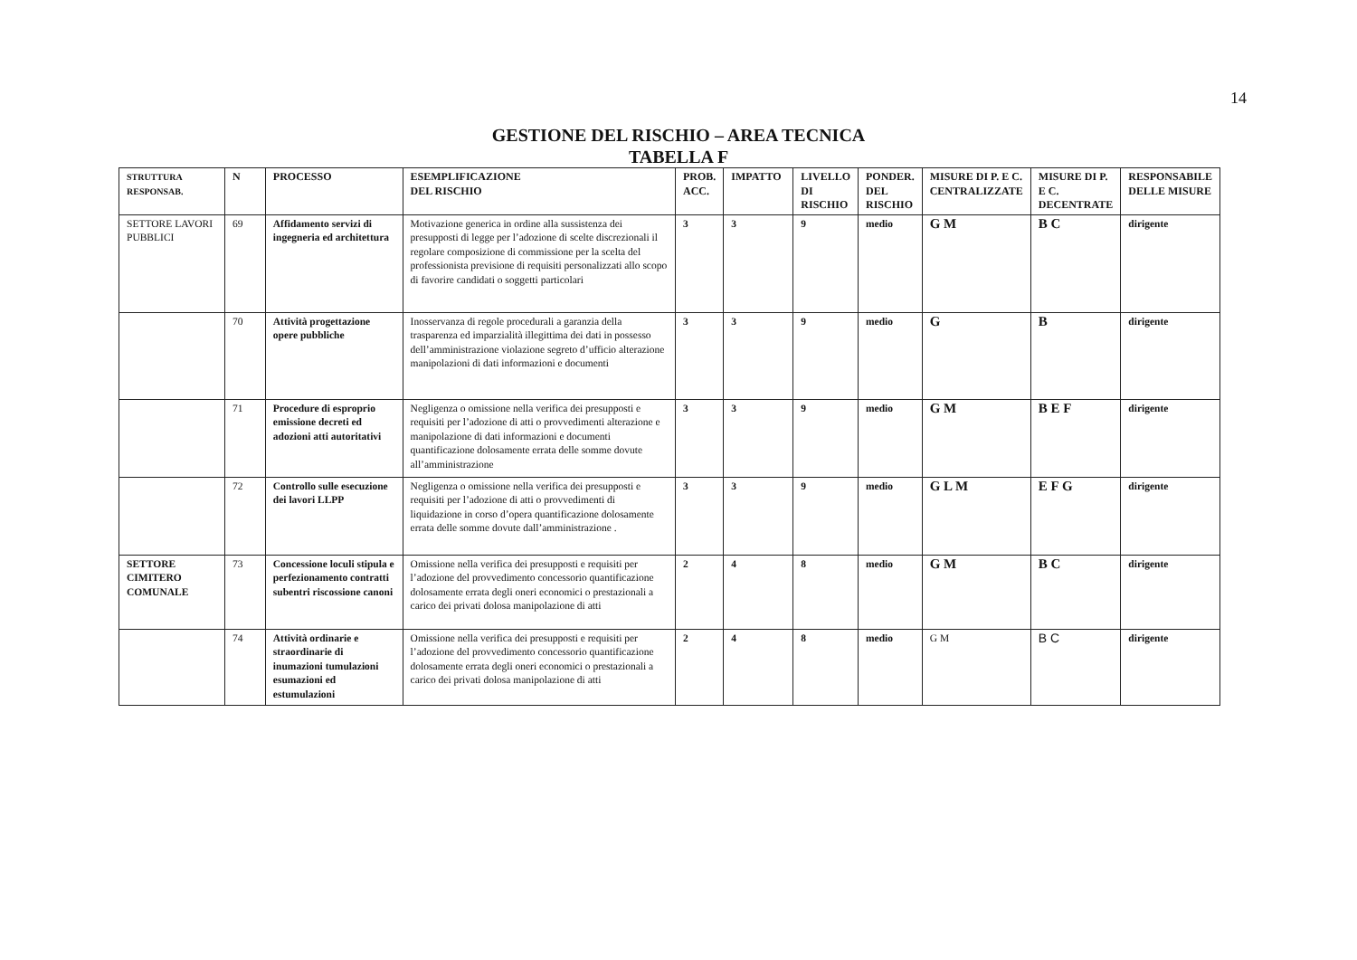14
GESTIONE DEL RISCHIO – AREA TECNICA
TABELLA F
| STRUTTURA RESPONSAB. | N | PROCESSO | ESEMPLIFICAZIONE DEL RISCHIO | PROB. ACC. | IMPATTO | LIVELLO DI RISCHIO | PONDER. DEL RISCHIO | MISURE DI P. E C. CENTRALIZZATE | MISURE DI P. E C. DECENTRATE | RESPONSABILE DELLE MISURE |
| --- | --- | --- | --- | --- | --- | --- | --- | --- | --- | --- |
| SETTORE LAVORI PUBBLICI | 69 | Affidamento servizi di ingegneria ed architettura | Motivazione generica in ordine alla sussistenza dei presupposti di legge per l’adozione di scelte discrezionali il regolare composizione di commissione per la scelta del professionista previsione di requisiti personalizzati allo scopo di favorire candidati o soggetti particolari | 3 | 3 | 9 | medio | G M | B C | dirigente |
| | 70 | Attività progettazione opere pubbliche | Inosservanza di regole procedurali a garanzia della trasparenza ed imparzialità illegittima dei dati in possesso dell’amministrazione violazione segreto d’ufficio alterazione manipolazioni di dati informazioni e documenti | 3 | 3 | 9 | medio | G | B | dirigente |
| | 71 | Procedure di esproprio emissione decreti ed adozioni atti autoritativi | Negligenza o omissione nella verifica dei presupposti e requisiti per l’adozione di atti o provvedimenti alterazione e manipolazione di dati informazioni e documenti quantificazione dolosamente errata delle somme dovute all’amministrazione | 3 | 3 | 9 | medio | G M | B E F | dirigente |
| | 72 | Controllo sulle esecuzione dei lavori LLPP | Negligenza o omissione nella verifica dei presupposti e requisiti per l’adozione di atti o provvedimenti di liquidazione in corso d’opera quantificazione dolosamente errata delle somme dovute dall’amministrazione . | 3 | 3 | 9 | medio | G L M | E F G | dirigente |
| SETTORE CIMITERO COMUNALE | 73 | Concessione loculi stipula e perfezionamento contratti subentri riscossione canoni | Omissione nella verifica dei presupposti e requisiti per l’adozione del provvedimento concessorio quantificazione dolosamente errata degli oneri economici o prestazionali a carico dei privati dolosa manipolazione di atti | 2 | 4 | 8 | medio | G M | B C | dirigente |
| | 74 | Attività ordinarie e straordinarie di inumazioni tumulazioni esumazioni ed estumulazioni | Omissione nella verifica dei presupposti e requisiti per l’adozione del provvedimento concessorio quantificazione dolosamente errata degli oneri economici o prestazionali a carico dei privati dolosa manipolazione di atti | 2 | 4 | 8 | medio | G M | B C | dirigente |